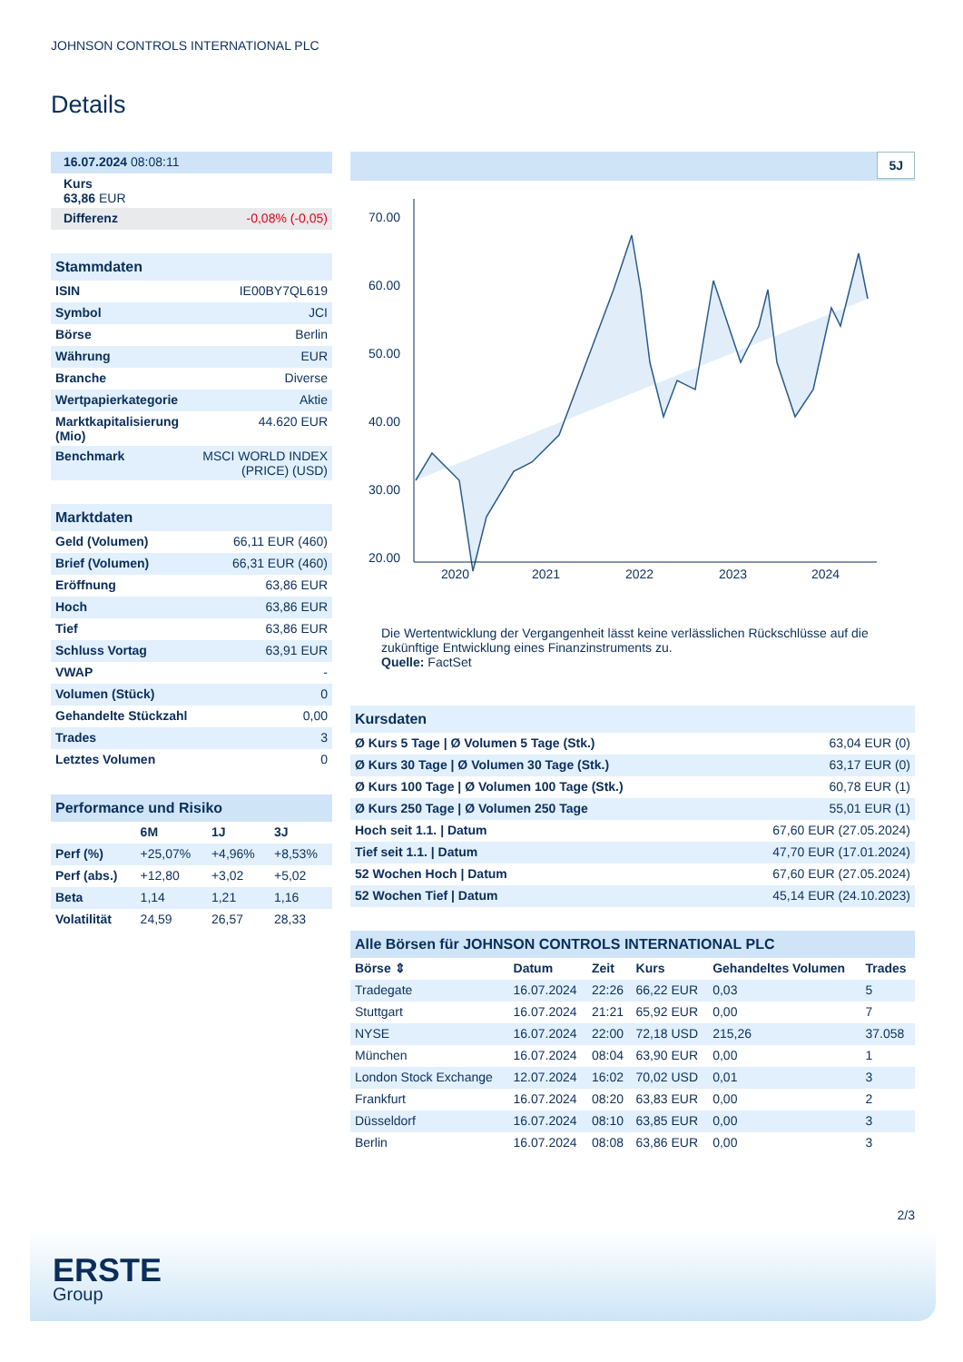JOHNSON CONTROLS INTERNATIONAL PLC
Details
| 16.07.2024 08:08:11 |
| Kurs 63,86 EUR |
| Differenz -0,08% (-0,05) |
| Stammdaten | |
| ISIN | IE00BY7QL619 |
| Symbol | JCI |
| Börse | Berlin |
| Währung | EUR |
| Branche | Diverse |
| Wertpapierkategorie | Aktie |
| Marktkapitalisierung (Mio) | 44.620 EUR |
| Benchmark | MSCI WORLD INDEX (PRICE) (USD) |
| Marktdaten | |
| Geld (Volumen) | 66,11 EUR (460) |
| Brief (Volumen) | 66,31 EUR (460) |
| Eröffnung | 63,86 EUR |
| Hoch | 63,86 EUR |
| Tief | 63,86 EUR |
| Schluss Vortag | 63,91 EUR |
| VWAP | - |
| Volumen (Stück) | 0 |
| Gehandelte Stückzahl | 0,00 |
| Trades | 3 |
| Letztes Volumen | 0 |
| Performance und Risiko | | | |
| | 6M | 1J | 3J |
| Perf (%) | +25,07% | +4,96% | +8,53% |
| Perf (abs.) | +12,80 | +3,02 | +5,02 |
| Beta | 1,14 | 1,21 | 1,16 |
| Volatilität | 24,59 | 26,57 | 28,33 |
5J
70.00
60.00
50.00
40.00
30.00
20.00
2020
2021
2022
2023
2024
Die Wertentwicklung der Vergangenheit lässt keine verlässlichen Rückschlüsse auf die zukünftige Entwicklung eines Finanzinstruments zu.
Quelle: FactSet
| Kursdaten | |
| Ø Kurs 5 Tage / Ø Volumen 5 Tage (Stk.) | 63,04 EUR (0) |
| Ø Kurs 30 Tage / Ø Volumen 30 Tage (Stk.) | 63,17 EUR (0) |
| Ø Kurs 100 Tage / Ø Volumen 100 Tage (Stk.) | 60,78 EUR (1) |
| Ø Kurs 250 Tage / Ø Volumen 250 Tage | 55,01 EUR (1) |
| Hoch seit 1.1. / Datum | 67,60 EUR (27.05.2024) |
| Tief seit 1.1. / Datum | 47,70 EUR (17.01.2024) |
| 52 Wochen Hoch / Datum | 67,60 EUR (27.05.2024) |
| 52 Wochen Tief / Datum | 45,14 EUR (24.10.2023) |
| Alle Börsen für JOHNSON CONTROLS INTERNATIONAL PLC | | | | | |
| Börse ⇕ | Datum | Zeit | Kurs | Gehandeltes Volumen | Trades |
| Tradegate | 16.07.2024 | 22:26 | 66,22 EUR | 0,03 | 5 |
| Stuttgart | 16.07.2024 | 21:21 | 65,92 EUR | 0,00 | 7 |
| NYSE | 16.07.2024 | 22:00 | 72,18 USD | 215,26 | 37.058 |
| München | 16.07.2024 | 08:04 | 63,90 EUR | 0,00 | 1 |
| London Stock Exchange | 12.07.2024 | 16:02 | 70,02 USD | 0,01 | 3 |
| Frankfurt | 16.07.2024 | 08:20 | 63,83 EUR | 0,00 | 2 |
| Düsseldorf | 16.07.2024 | 08:10 | 63,85 EUR | 0,00 | 3 |
| Berlin | 16.07.2024 | 08:08 | 63,86 EUR | 0,00 | 3 |
2/3
ERSTE
Group